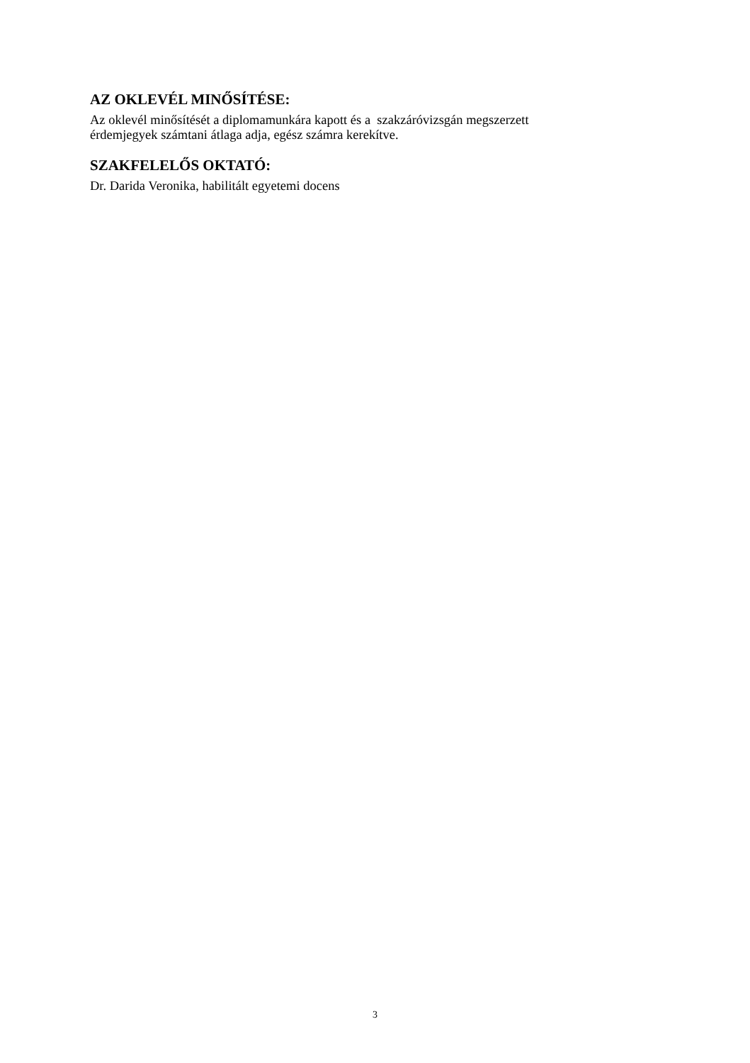AZ OKLEVÉL MINŐSÍTÉSE:
Az oklevél minősítését a diplomamunkára kapott és a szakzáróvizsgán megszerzett
érdemjegyek számtani átlaga adja, egész számra kerekítve.
SZAKFELELŐS OKTATÓ:
Dr. Darida Veronika, habilitált egyetemi docens
3